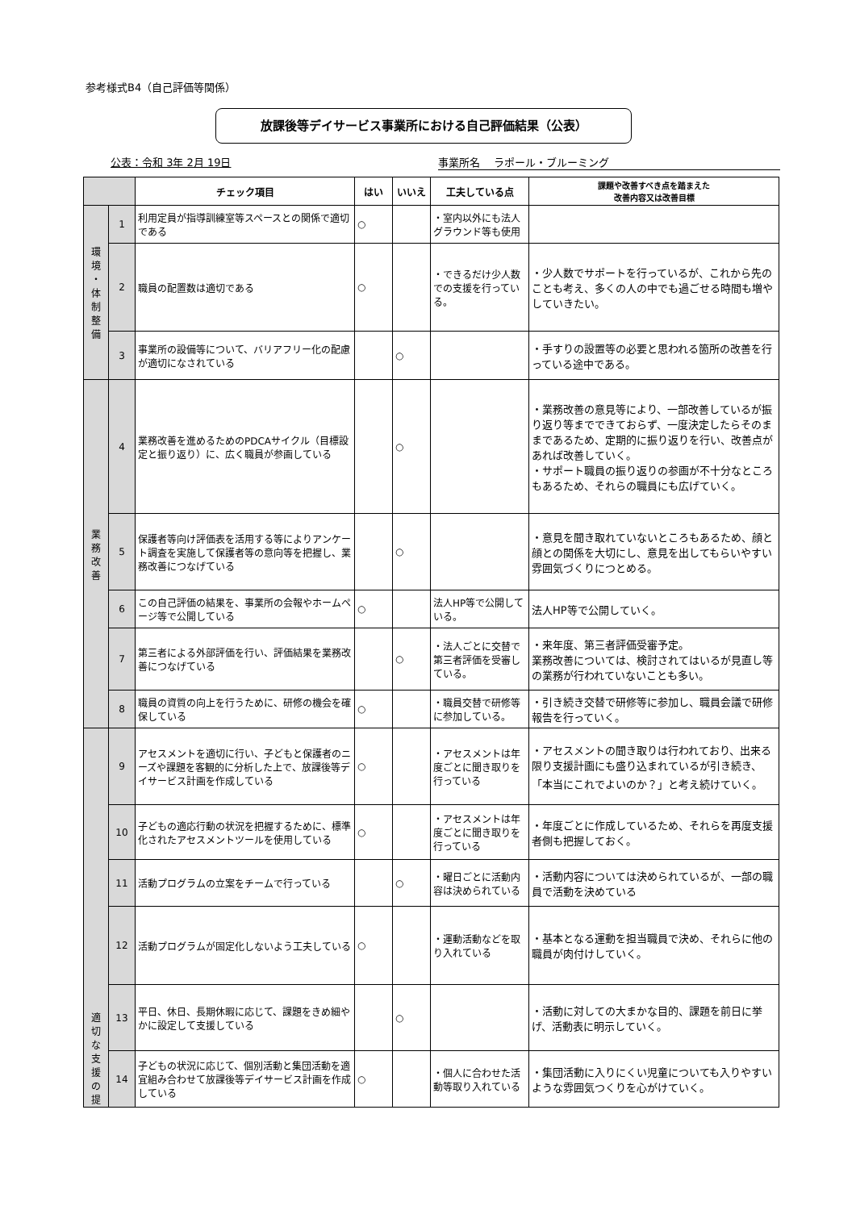参考様式B4（自己評価等関係）
放課後等デイサービス事業所における自己評価結果（公表）
公表：令和 3年 2月 19日 事業所名　 ラポール・ブルーミング
| | | チェック項目 | はい | いいえ | 工夫している点 | 課題や改善すべき点を踏まえた 改善内容又は改善目標 |
| --- | --- | --- | --- | --- | --- | --- |
| 環 境 ・ 体 制 整 備 | 1 | 利用定員が指導訓練室等スペースとの関係で適切である | ○ | | ・室内以外にも法人グラウンド等も使用 | |
| | 2 | 職員の配置数は適切である | ○ | | ・できるだけ少人数での支援を行っている。 | ・少人数でサポートを行っているが、これから先のことも考え、多くの人の中でも過ごせる時間も増やしていきたい。 |
| | 3 | 事業所の設備等について、バリアフリー化の配慮が適切になされている | | ○ | | ・手すりの設置等の必要と思われる箇所の改善を行っている途中である。 |
| 業 務 改 善 | 4 | 業務改善を進めるためのPDCAサイクル（目標設定と振り返り）に、広く職員が参画している | | ○ | | ・業務改善の意見等により、一部改善しているが振り返り等までできておらず、一度決定したらそのままであるため、定期的に振り返りを行い、改善点があれば改善していく。 ・サポート職員の振り返りの参画が不十分なところもあるため、それらの職員にも広げていく。 |
| | 5 | 保護者等向け評価表を活用する等によりアンケート調査を実施して保護者等の意向等を把握し、業務改善につなげている | | ○ | | ・意見を聞き取れていないところもあるため、顔と顔との関係を大切にし、意見を出してもらいやすい雰囲気づくりにつとめる。 |
| | 6 | この自己評価の結果を、事業所の会報やホームページ等で公開している | ○ | | 法人HP等で公開している。 | 法人HP等で公開していく。 |
| | 7 | 第三者による外部評価を行い、評価結果を業務改善につなげている | | ○ | ・法人ごとに交替で第三者評価を受審している。 | ・来年度、第三者評価受審予定。 業務改善については、検討されてはいるが見直し等の業務が行われていないことも多い。 |
| | 8 | 職員の資質の向上を行うために、研修の機会を確保している | ○ | | ・職員交替で研修等に参加している。 | ・引き続き交替で研修等に参加し、職員会議で研修報告を行っていく。 |
| 適 切 な 支 援 の 提 | 9 | アセスメントを適切に行い、子どもと保護者のニーズや課題を客観的に分析した上で、放課後等デイサービス計画を作成している | ○ | | ・アセスメントは年度ごとに聞き取りを行っている | ・アセスメントの聞き取りは行われており、出来る限り支援計画にも盛り込まれているが引き続き、「本当にこれでよいのか？」と考え続けていく。 |
| | 10 | 子どもの適応行動の状況を把握するために、標準化されたアセスメントツールを使用している | ○ | | ・アセスメントは年度ごとに聞き取りを行っている | ・年度ごとに作成しているため、それらを再度支援者側も把握しておく。 |
| | 11 | 活動プログラムの立案をチームで行っている | | ○ | ・曜日ごとに活動内容は決められている | ・活動内容については決められているが、一部の職員で活動を決めている |
| | 12 | 活動プログラムが固定化しないよう工夫している | ○ | | ・運動活動などを取り入れている | ・基本となる運動を担当職員で決め、それらに他の職員が肉付けしていく。 |
| | 13 | 平日、休日、長期休暇に応じて、課題をきめ細やかに設定して支援している | | ○ | | ・活動に対しての大まかな目的、課題を前日に挙げ、活動表に明示していく。 |
| | 14 | 子どもの状況に応じて、個別活動と集団活動を適宜組み合わせて放課後等デイサービス計画を作成している | ○ | | ・個人に合わせた活動等取り入れている | ・集団活動に入りにくい児童についても入りやすいような雰囲気つくりを心がけていく。 |